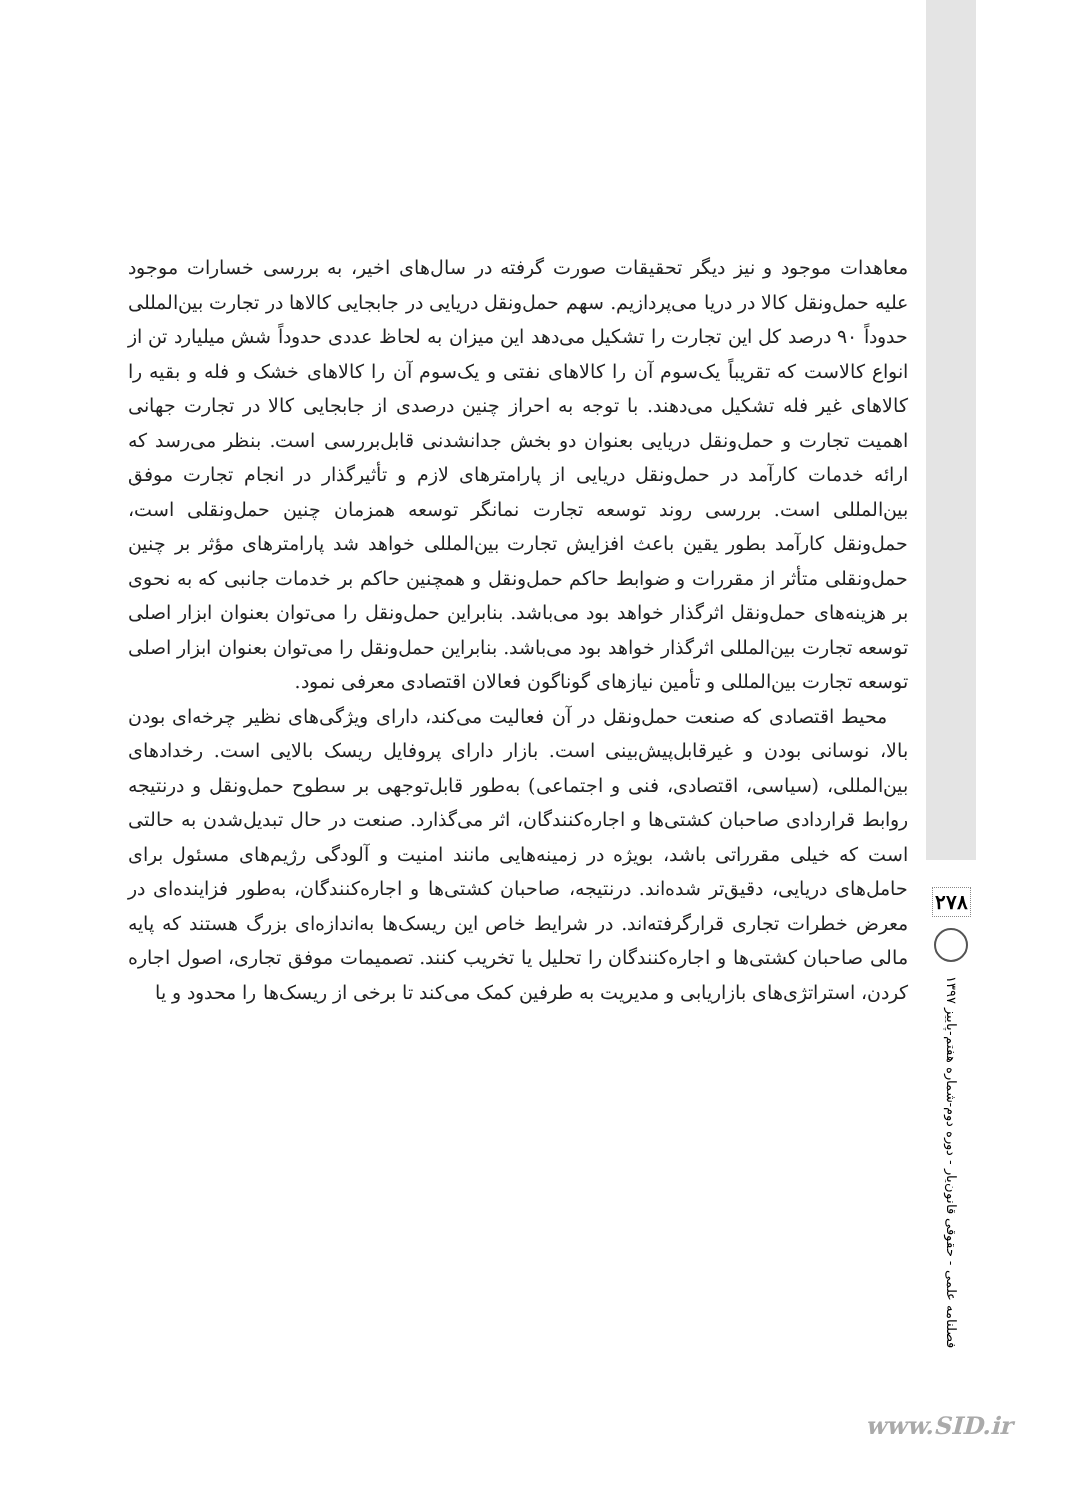معاهدات موجود و نیز دیگر تحقیقات صورت گرفته در سال‌های اخیر، به بررسی خسارات موجود علیه حمل‌ونقل کالا در دریا می‌پردازیم. سهم حمل‌ونقل دریایی در جابجایی کالاها در تجارت بین‌المللی حدوداً ۹۰ درصد کل این تجارت را تشکیل می‌دهد این میزان به لحاظ عددی حدوداً شش میلیارد تن از انواع کالاست که تقریباً یک‌سوم آن را کالاهای نفتی و یک‌سوم آن را کالاهای خشک و فله و بقیه را کالاهای غیر فله تشکیل می‌دهند. با توجه به احراز چنین درصدی از جابجایی کالا در تجارت جهانی اهمیت تجارت و حمل‌ونقل دریایی بعنوان دو بخش جدانشدنی قابل‌بررسی است. بنظر می‌رسد که ارائه خدمات کارآمد در حمل‌ونقل دریایی از پارامترهای لازم و تأثیرگذار در انجام تجارت موفق بین‌المللی است. بررسی روند توسعه تجارت نمانگر توسعه همزمان چنین حمل‌ونقلی است، حمل‌ونقل کارآمد بطور یقین باعث افزایش تجارت بین‌المللی خواهد شد پارامترهای مؤثر بر چنین حمل‌ونقلی متأثر از مقررات و ضوابط حاکم حمل‌ونقل و همچنین حاکم بر خدمات جانبی که به نحوی بر هزینه‌های حمل‌ونقل اثرگذار خواهد بود می‌باشد. بنابراین حمل‌ونقل را می‌توان بعنوان ابزار اصلی توسعه تجارت بین‌المللی اثرگذار خواهد بود می‌باشد. بنابراین حمل‌ونقل را می‌توان بعنوان ابزار اصلی توسعه تجارت بین‌المللی و تأمین نیازهای گوناگون فعالان اقتصادی معرفی نمود.
محیط اقتصادی که صنعت حمل‌ونقل در آن فعالیت می‌کند، دارای ویژگی‌های نظیر چرخه‌ای بودن بالا، نوسانی بودن و غیرقابل‌پیش‌بینی است. بازار دارای پروفایل ریسک بالایی است. رخدادهای بین‌المللی، (سیاسی، اقتصادی، فنی و اجتماعی) به‌طور قابل‌توجهی بر سطوح حمل‌ونقل و درنتیجه روابط قراردادی صاحبان کشتی‌ها و اجاره‌کنندگان، اثر می‌گذارد. صنعت در حال تبدیل‌شدن به حالتی است که خیلی مقرراتی باشد، بویژه در زمینه‌هایی مانند امنیت و آلودگی رژیم‌های مسئول برای حامل‌های دریایی، دقیق‌تر شده‌اند. درنتیجه، صاحبان کشتی‌ها و اجاره‌کنندگان، به‌طور فزاینده‌ای در معرض خطرات تجاری قرارگرفته‌اند. در شرایط خاص این ریسک‌ها به‌اندازه‌ای بزرگ هستند که پایه مالی صاحبان کشتی‌ها و اجاره‌کنندگان را تحلیل یا تخریب کنند. تصمیمات موفق تجاری، اصول اجاره کردن، استراتژی‌های بازاریابی و مدیریت به طرفین کمک می‌کند تا برخی از ریسک‌ها را محدود و یا
۲۷۸
فصلنامه علمی - حقوقی قانون‌یار - دوره دوم-شماره هفتم-پاییز ۱۳۹۷
www.SID.ir